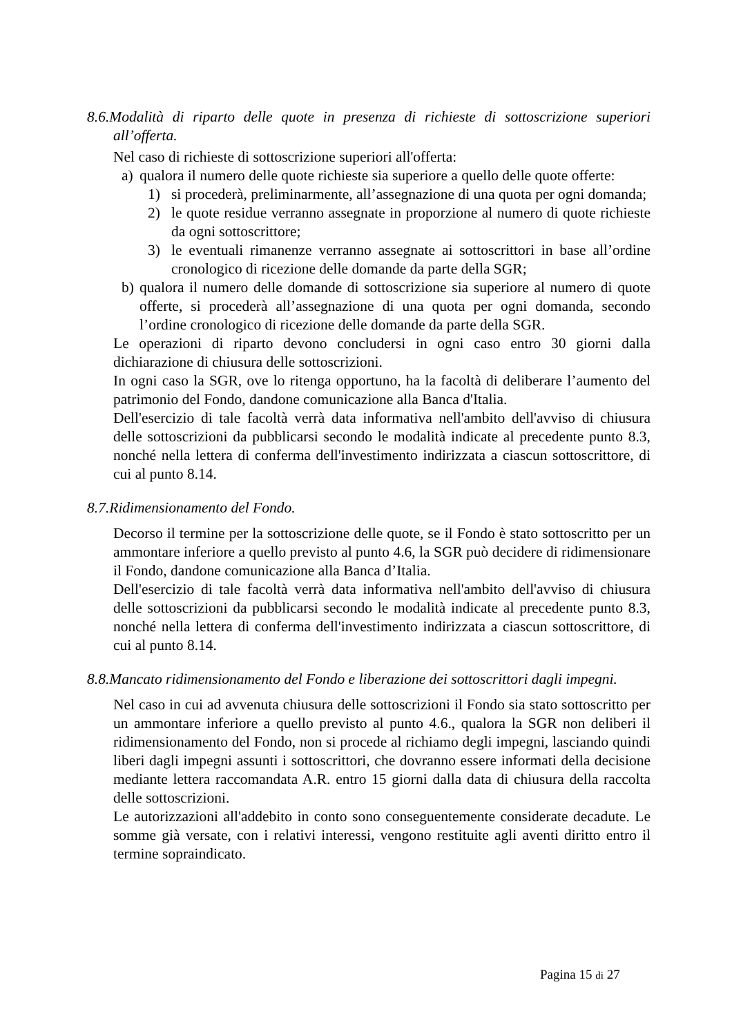8.6.Modalità di riparto delle quote in presenza di richieste di sottoscrizione superiori all’offerta.
Nel caso di richieste di sottoscrizione superiori all'offerta:
a) qualora il numero delle quote richieste sia superiore a quello delle quote offerte:
1) si procederà, preliminarmente, all’assegnazione di una quota per ogni domanda;
2) le quote residue verranno assegnate in proporzione al numero di quote richieste da ogni sottoscrittore;
3) le eventuali rimanenze verranno assegnate ai sottoscrittori in base all’ordine cronologico di ricezione delle domande da parte della SGR;
b) qualora il numero delle domande di sottoscrizione sia superiore al numero di quote offerte, si procederà all’assegnazione di una quota per ogni domanda, secondo l’ordine cronologico di ricezione delle domande da parte della SGR.
Le operazioni di riparto devono concludersi in ogni caso entro 30 giorni dalla dichiarazione di chiusura delle sottoscrizioni.
In ogni caso la SGR, ove lo ritenga opportuno, ha la facoltà di deliberare l’aumento del patrimonio del Fondo, dandone comunicazione alla Banca d'Italia.
Dell'esercizio di tale facoltà verrà data informativa nell'ambito dell'avviso di chiusura delle sottoscrizioni da pubblicarsi secondo le modalità indicate al precedente punto 8.3, nonché nella lettera di conferma dell'investimento indirizzata a ciascun sottoscrittore, di cui al punto 8.14.
8.7.Ridimensionamento del Fondo.
Decorso il termine per la sottoscrizione delle quote, se il Fondo è stato sottoscritto per un ammontare inferiore a quello previsto al punto 4.6, la SGR può decidere di ridimensionare il Fondo, dandone comunicazione alla Banca d’Italia.
Dell'esercizio di tale facoltà verrà data informativa nell'ambito dell'avviso di chiusura delle sottoscrizioni da pubblicarsi secondo le modalità indicate al precedente punto 8.3, nonché nella lettera di conferma dell'investimento indirizzata a ciascun sottoscrittore, di cui al punto 8.14.
8.8.Mancato ridimensionamento del Fondo e liberazione dei sottoscrittori dagli impegni.
Nel caso in cui ad avvenuta chiusura delle sottoscrizioni il Fondo sia stato sottoscritto per un ammontare inferiore a quello previsto al punto 4.6., qualora la SGR non deliberi il ridimensionamento del Fondo, non si procede al richiamo degli impegni, lasciando quindi liberi dagli impegni assunti i sottoscrittori, che dovranno essere informati della decisione mediante lettera raccomandata A.R. entro 15 giorni dalla data di chiusura della raccolta delle sottoscrizioni.
Le autorizzazioni all'addebito in conto sono conseguentemente considerate decadute. Le somme già versate, con i relativi interessi, vengono restituite agli aventi diritto entro il termine sopraindicato.
Pagina 15 di 27